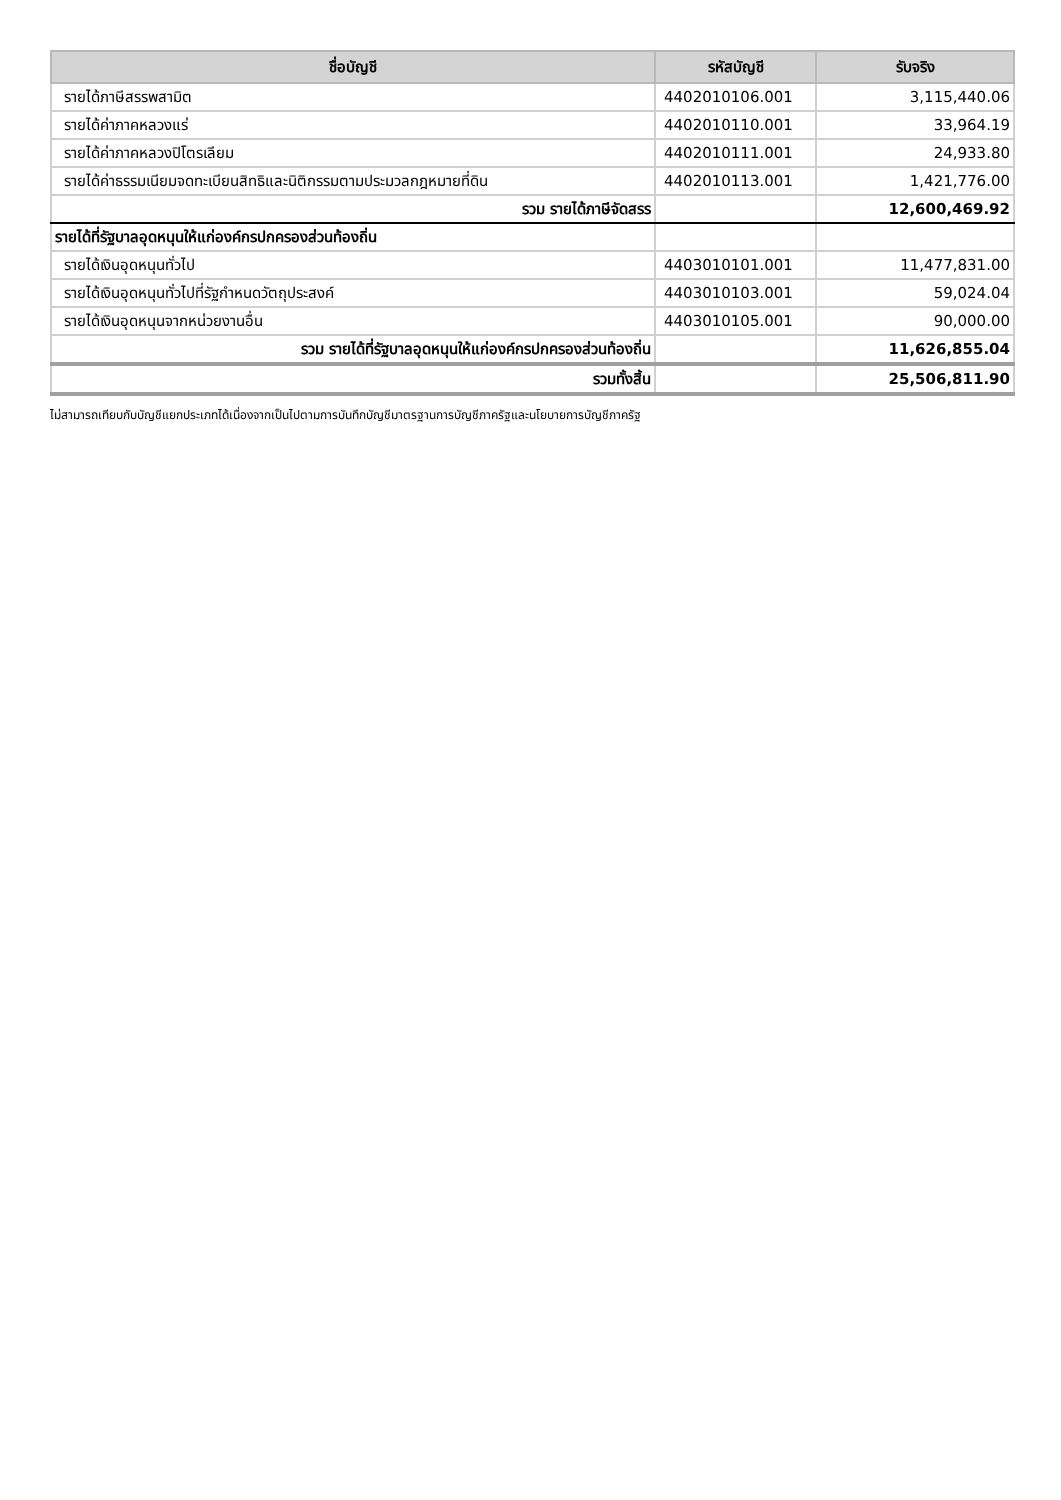| ชื่อบัญชี | รหัสบัญชี | รับจริง |
| --- | --- | --- |
| รายได้ภาษีสรรพสามิต | 4402010106.001 | 3,115,440.06 |
| รายได้ค่าภาคหลวงแร่ | 4402010110.001 | 33,964.19 |
| รายได้ค่าภาคหลวงปิโตรเลียม | 4402010111.001 | 24,933.80 |
| รายได้ค่าธรรมเนียมจดทะเบียนสิทธิและนิติกรรมตามประมวลกฎหมายที่ดิน | 4402010113.001 | 1,421,776.00 |
| รวม รายได้ภาษีจัดสรร | | 12,600,469.92 |
| รายได้ที่รัฐบาลอุดหนุนให้แก่องค์กรปกครองส่วนท้องถิ่น | | |
| รายได้เงินอุดหนุนทั่วไป | 4403010101.001 | 11,477,831.00 |
| รายได้เงินอุดหนุนทั่วไปที่รัฐกำหนดวัตถุประสงค์ | 4403010103.001 | 59,024.04 |
| รายได้เงินอุดหนุนจากหน่วยงานอื่น | 4403010105.001 | 90,000.00 |
| รวม รายได้ที่รัฐบาลอุดหนุนให้แก่องค์กรปกครองส่วนท้องถิ่น | | 11,626,855.04 |
| รวมทั้งสิ้น | | 25,506,811.90 |
ไม่สามารถเทียบกับบัญชีแยกประเภทได้เนื่องจากเป็นไปตามการบันทึกบัญชีมาตรฐานการบัญชีภาครัฐและนโยบายการบัญชีภาครัฐ